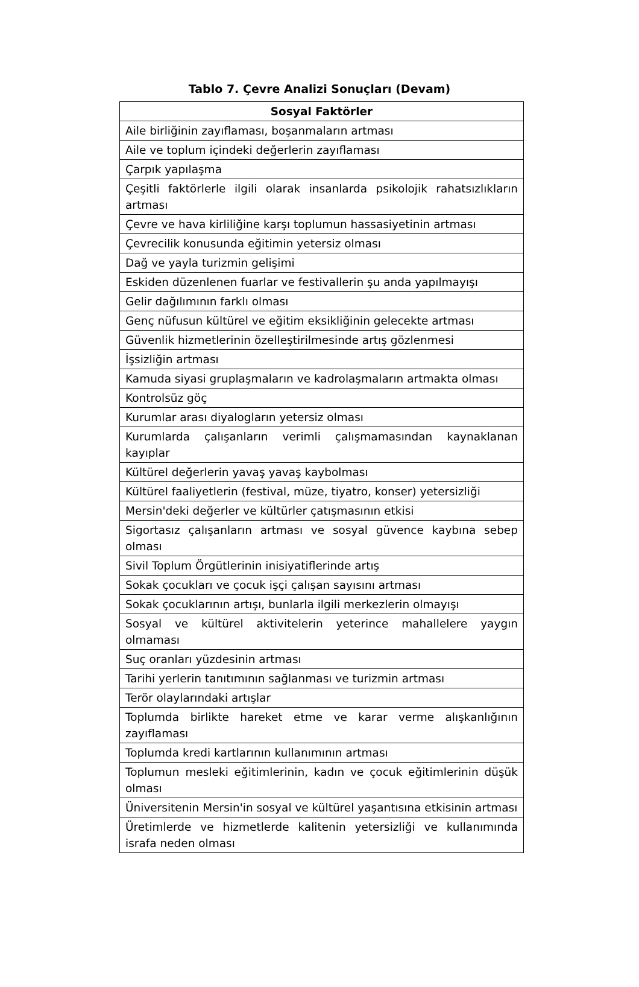Tablo 7. Çevre Analizi Sonuçları (Devam)
| Sosyal Faktörler |
| --- |
| Aile birliğinin zayıflaması, boşanmaların artması |
| Aile ve toplum içindeki değerlerin zayıflaması |
| Çarpık yapılaşma |
| Çeşitli faktörlerle ilgili olarak insanlarda psikolojik rahatsızlıkların artması |
| Çevre ve hava kirliliğine karşı toplumun hassasiyetinin artması |
| Çevrecilik konusunda eğitimin yetersiz olması |
| Dağ ve yayla turizmin gelişimi |
| Eskiden düzenlenen fuarlar ve festivallerin şu anda yapılmayışı |
| Gelir dağılımının farklı olması |
| Genç nüfusun kültürel ve eğitim eksikliğinin gelecekte artması |
| Güvenlik hizmetlerinin özelleştirilmesinde artış gözlenmesi |
| İşsizliğin artması |
| Kamuda siyasi gruplaşmaların ve kadrolaşmaların artmakta olması |
| Kontrolsüz göç |
| Kurumlar arası diyalogların yetersiz olması |
| Kurumlarda çalışanların verimli çalışmamasından kaynaklanan kayıplar |
| Kültürel değerlerin yavaş yavaş kaybolması |
| Kültürel faaliyetlerin (festival, müze, tiyatro, konser) yetersizliği |
| Mersin'deki değerler ve kültürler çatışmasının etkisi |
| Sigortasız çalışanların artması ve sosyal güvence kaybına sebep olması |
| Sivil Toplum Örgütlerinin inisiyatiflerinde artış |
| Sokak çocukları ve çocuk işçi çalışan sayısını artması |
| Sokak çocuklarının artışı, bunlarla ilgili merkezlerin olmayışı |
| Sosyal ve kültürel aktivitelerin yeterince mahallelere yaygın olmaması |
| Suç oranları yüzdesinin artması |
| Tarihi yerlerin tanıtımının sağlanması ve turizmin artması |
| Terör olaylarındaki artışlar |
| Toplumda birlikte hareket etme ve karar verme alışkanlığının zayıflaması |
| Toplumda kredi kartlarının kullanımının artması |
| Toplumun mesleki eğitimlerinin, kadın ve çocuk eğitimlerinin düşük olması |
| Üniversitenin Mersin'in sosyal ve kültürel yaşantısına etkisinin artması |
| Üretimlerde ve hizmetlerde kalitenin yetersizliği ve kullanımında israfa neden olması |